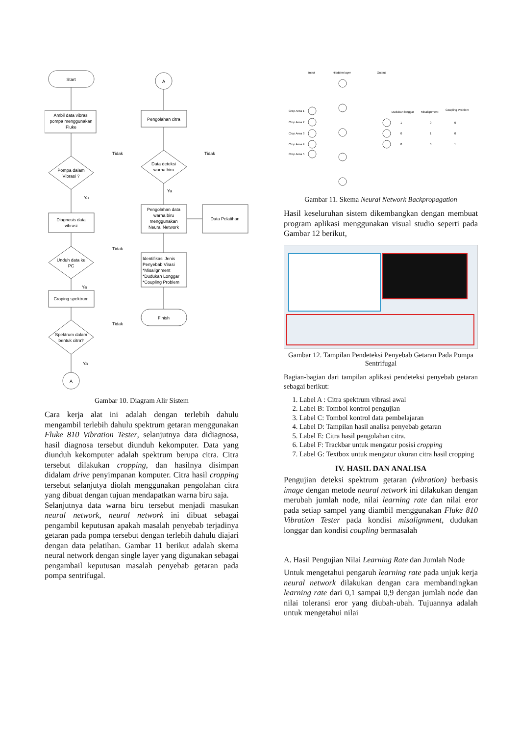Start
Ambil data vibrasi
pompa menggunakan
Fluke
Pompa dalam
Vibrasi ?
Diagnosis data
vibrasi
Unduh data ke
PC
Croping spektrum
Spektrum dalam
bentuk citra?
A
A
Pengolahan citra
Data deteksi
warna biru
Pengolahan data
warna biru
menggunakan
Neural Network
Data Pelatihan
Finish
Tidak
Ya
Tidak
Ya
Tidak
Ya
Tidak
Ya
Identifikasi Jenis
Penyebab Virasi
*Misalignment
*Dudukan Longgar
*Coupling Problem
Gambar 10. Diagram Alir Sistem
Cara kerja alat ini adalah dengan terlebih dahulu mengambil terlebih dahulu spektrum getaran menggunakan Fluke 810 Vibration Tester, selanjutnya data didiagnosa, hasil diagnosa tersebut diunduh kekomputer. Data yang diunduh kekomputer adalah spektrum berupa citra. Citra tersebut dilakukan cropping, dan hasilnya disimpan didalam drive penyimpanan komputer. Citra hasil cropping tersebut selanjutya diolah menggunakan pengolahan citra yang dibuat dengan tujuan mendapatkan warna biru saja.
Selanjutnya data warna biru tersebut menjadi masukan neural network, neural network ini dibuat sebagai pengambil keputusan apakah masalah penyebab terjadinya getaran pada pompa tersebut dengan terlebih dahulu diajari dengan data pelatihan. Gambar 11 berikut adalah skema neural network dengan single layer yang digunakan sebagai pengambail keputusan masalah penyebab getaran pada pompa sentrifugal.
Input
Hiddden layer
Output
Crop Area 1
Crop Area 2
Crop Area 3
Crop Area 4
Crop Area 5
Dudukan longgar
Misalignment
Coupling Problem
1
0
0
0
1
0
0
0
1
Gambar 11. Skema Neural Network Backpropagation
Hasil keseluruhan sistem dikembangkan dengan membuat program aplikasi menggunakan visual studio seperti pada Gambar 12 berikut,
Gambar 12. Tampilan Pendeteksi Penyebab Getaran Pada Pompa Sentrifugal
Bagian-bagian dari tampilan aplikasi pendeteksi penyebab getaran sebagai berikut:
1. Label A : Citra spektrum vibrasi awal
2. Label B: Tombol kontrol pengujian
3. Label C: Tombol kontrol data pembelajaran
4. Label D: Tampilan hasil analisa penyebab getaran
5. Label E: Citra hasil pengolahan citra.
6. Label F: Trackbar untuk mengatur posisi cropping
7. Label G: Textbox untuk mengatur ukuran citra hasil cropping
IV. HASIL DAN ANALISA
Pengujian deteksi spektrum getaran (vibration) berbasis image dengan metode neural network ini dilakukan dengan merubah jumlah node, nilai learning rate dan nilai eror pada setiap sampel yang diambil menggunakan Fluke 810 Vibration Tester pada kondisi misalignment, dudukan longgar dan kondisi coupling bermasalah
A. Hasil Pengujian Nilai Learning Rate dan Jumlah Node
Untuk mengetahui pengaruh learning rate pada unjuk kerja neural network dilakukan dengan cara membandingkan learning rate dari 0,1 sampai 0,9 dengan jumlah node dan nilai toleransi eror yang diubah-ubah. Tujuannya adalah untuk mengetahui nilai